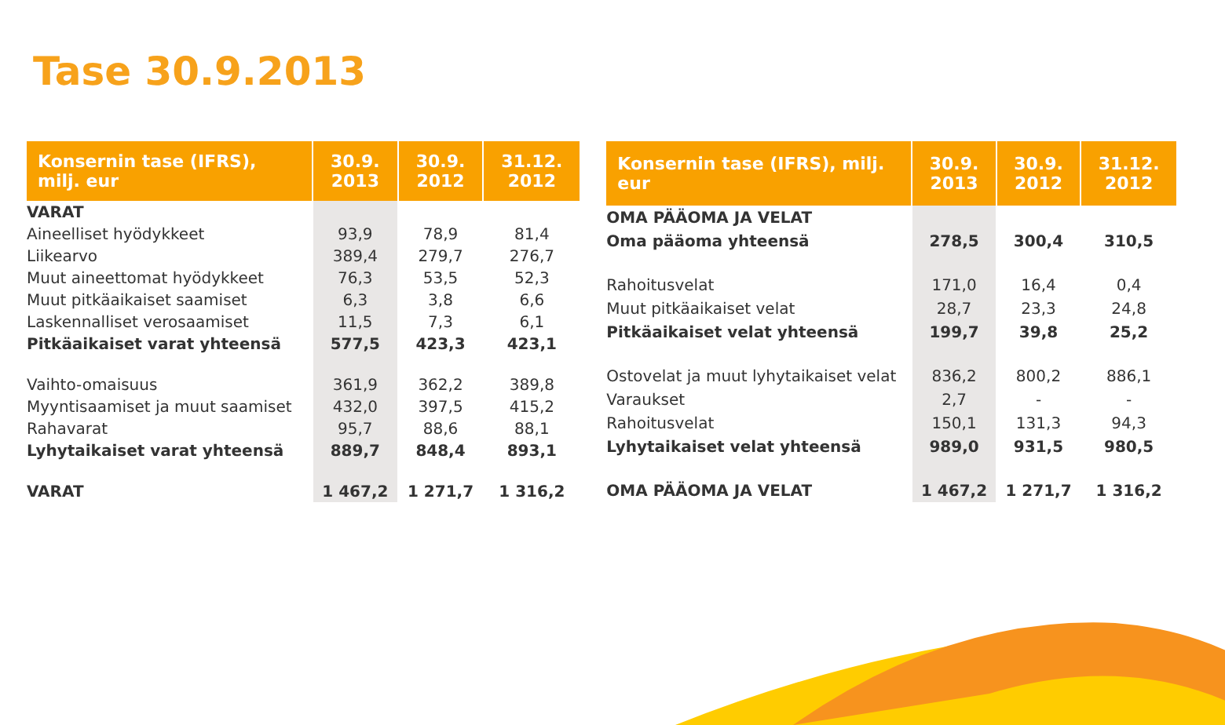Tase 30.9.2013
| Konsernin tase (IFRS), milj. eur | 30.9. 2013 | 30.9. 2012 | 31.12. 2012 |
| --- | --- | --- | --- |
| VARAT | | | |
| Aineelliset hyödykkeet | 93,9 | 78,9 | 81,4 |
| Liikearvo | 389,4 | 279,7 | 276,7 |
| Muut aineettomat hyödykkeet | 76,3 | 53,5 | 52,3 |
| Muut pitkäaikaiset saamiset | 6,3 | 3,8 | 6,6 |
| Laskennalliset verosaamiset | 11,5 | 7,3 | 6,1 |
| Pitkäaikaiset varat yhteensä | 577,5 | 423,3 | 423,1 |
| Vaihto-omaisuus | 361,9 | 362,2 | 389,8 |
| Myyntisaamiset ja muut saamiset | 432,0 | 397,5 | 415,2 |
| Rahavarat | 95,7 | 88,6 | 88,1 |
| Lyhytaikaiset varat yhteensä | 889,7 | 848,4 | 893,1 |
| VARAT | 1 467,2 | 1 271,7 | 1 316,2 |
| Konsernin tase (IFRS), milj. eur | 30.9. 2013 | 30.9. 2012 | 31.12. 2012 |
| --- | --- | --- | --- |
| OMA PÄÄOMA JA VELAT | | | |
| Oma pääoma yhteensä | 278,5 | 300,4 | 310,5 |
| Rahoitusvelat | 171,0 | 16,4 | 0,4 |
| Muut pitkäaikaiset velat | 28,7 | 23,3 | 24,8 |
| Pitkäaikaiset velat yhteensä | 199,7 | 39,8 | 25,2 |
| Ostovelat ja muut lyhytaikaiset velat | 836,2 | 800,2 | 886,1 |
| Varaukset | 2,7 | - | - |
| Rahoitusvelat | 150,1 | 131,3 | 94,3 |
| Lyhytaikaiset velat yhteensä | 989,0 | 931,5 | 980,5 |
| OMA PÄÄOMA JA VELAT | 1 467,2 | 1 271,7 | 1 316,2 |